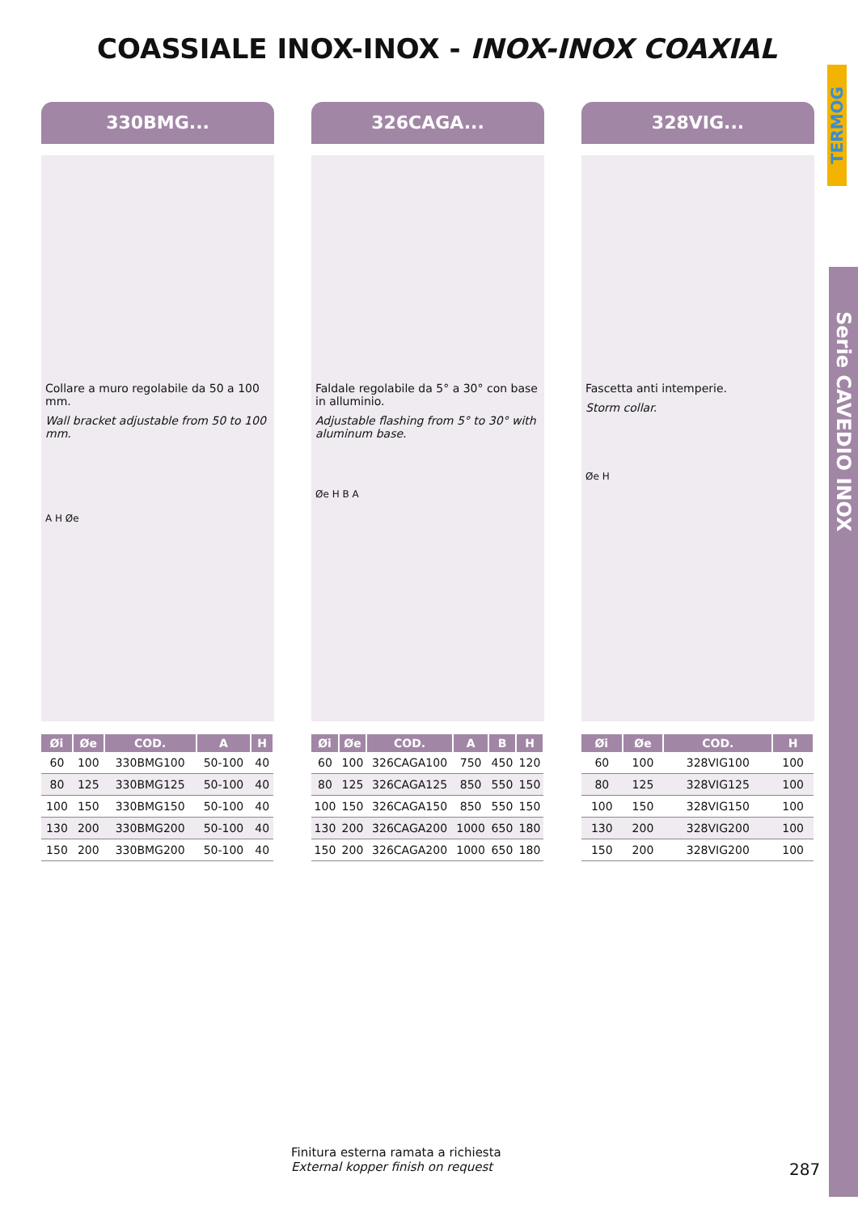COASSIALE INOX-INOX - INOX-INOX COAXIAL
TERMOG
Serie CAVEDIO INOX
330BMG...
Collare a muro regolabile da 50 a 100 mm.
Wall bracket adjustable from 50 to 100 mm.
A H Øe
| Øi | Øe | COD. | A | H |
| --- | --- | --- | --- | --- |
| 60 | 100 | 330BMG100 | 50-100 | 40 |
| 80 | 125 | 330BMG125 | 50-100 | 40 |
| 100 | 150 | 330BMG150 | 50-100 | 40 |
| 130 | 200 | 330BMG200 | 50-100 | 40 |
| 150 | 200 | 330BMG200 | 50-100 | 40 |
326CAGA...
Faldale regolabile da 5° a 30° con base in alluminio.
Adjustable flashing from 5° to 30° with aluminum base.
Øe H B A
| Øi | Øe | COD. | A | B | H |
| --- | --- | --- | --- | --- | --- |
| 60 | 100 | 326CAGA100 | 750 | 450 | 120 |
| 80 | 125 | 326CAGA125 | 850 | 550 | 150 |
| 100 | 150 | 326CAGA150 | 850 | 550 | 150 |
| 130 | 200 | 326CAGA200 | 1000 | 650 | 180 |
| 150 | 200 | 326CAGA200 | 1000 | 650 | 180 |
328VIG...
Fascetta anti intemperie.
Storm collar.
Øe H
| Øi | Øe | COD. | H |
| --- | --- | --- | --- |
| 60 | 100 | 328VIG100 | 100 |
| 80 | 125 | 328VIG125 | 100 |
| 100 | 150 | 328VIG150 | 100 |
| 130 | 200 | 328VIG200 | 100 |
| 150 | 200 | 328VIG200 | 100 |
Finitura esterna ramata a richiesta
External kopper finish on request
287